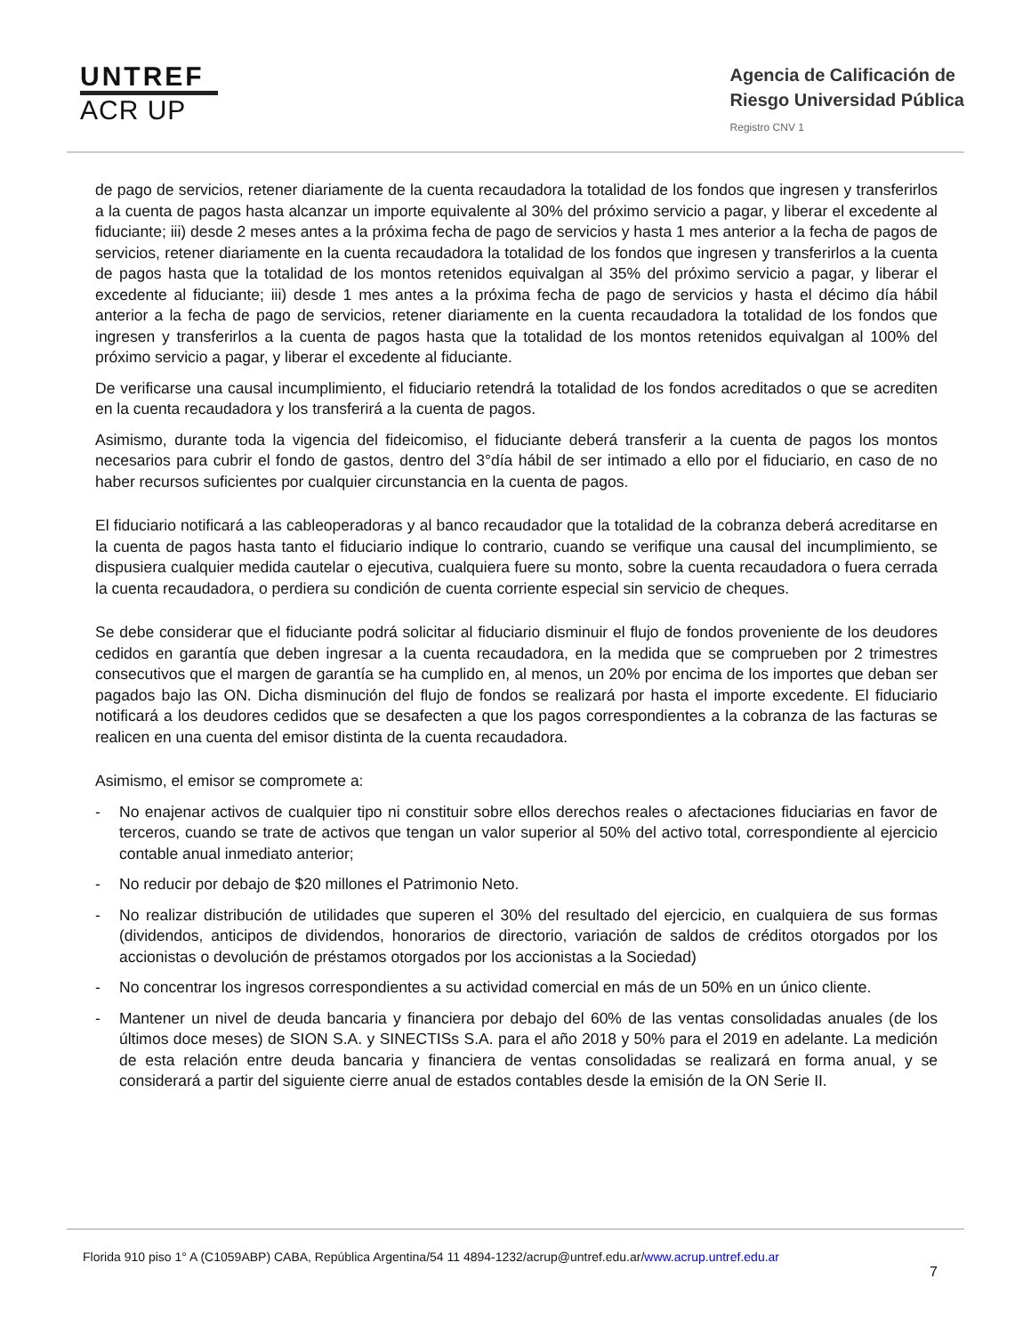UNTREF
ACR UP
Agencia de Calificación de
Riesgo Universidad Pública
Registro CNV 1
de pago de servicios, retener diariamente de la cuenta recaudadora la totalidad de los fondos que ingresen y transferirlos a la cuenta de pagos hasta alcanzar un importe equivalente al 30% del próximo servicio a pagar, y liberar el excedente al fiduciante; iii) desde 2 meses antes a la próxima fecha de pago de servicios y hasta 1 mes anterior a la fecha de pagos de servicios, retener diariamente en la cuenta recaudadora la totalidad de los fondos que ingresen y transferirlos a la cuenta de pagos hasta que la totalidad de los montos retenidos equivalgan al 35% del próximo servicio a pagar, y liberar el excedente al fiduciante; iii) desde 1 mes antes a la próxima fecha de pago de servicios y hasta el décimo día hábil anterior a la fecha de pago de servicios, retener diariamente en la cuenta recaudadora la totalidad de los fondos que ingresen y transferirlos a la cuenta de pagos hasta que la totalidad de los montos retenidos equivalgan al 100% del próximo servicio a pagar, y liberar el excedente al fiduciante.
De verificarse una causal incumplimiento, el fiduciario retendrá la totalidad de los fondos acreditados o que se acrediten en la cuenta recaudadora y los transferirá a la cuenta de pagos.
Asimismo, durante toda la vigencia del fideicomiso, el fiduciante deberá transferir a la cuenta de pagos los montos necesarios para cubrir el fondo de gastos, dentro del 3°día hábil de ser intimado a ello por el fiduciario, en caso de no haber recursos suficientes por cualquier circunstancia en la cuenta de pagos.
El fiduciario notificará a las cableoperadoras y al banco recaudador que la totalidad de la cobranza deberá acreditarse en la cuenta de pagos hasta tanto el fiduciario indique lo contrario, cuando se verifique una causal del incumplimiento, se dispusiera cualquier medida cautelar o ejecutiva, cualquiera fuere su monto, sobre la cuenta recaudadora o fuera cerrada la cuenta recaudadora, o perdiera su condición de cuenta corriente especial sin servicio de cheques.
Se debe considerar que el fiduciante podrá solicitar al fiduciario disminuir el flujo de fondos proveniente de los deudores cedidos en garantía que deben ingresar a la cuenta recaudadora, en la medida que se comprueben por 2 trimestres consecutivos que el margen de garantía se ha cumplido en, al menos, un 20% por encima de los importes que deban ser pagados bajo las ON. Dicha disminución del flujo de fondos se realizará por hasta el importe excedente. El fiduciario notificará a los deudores cedidos que se desafecten a que los pagos correspondientes a la cobranza de las facturas se realicen en una cuenta del emisor distinta de la cuenta recaudadora.
Asimismo, el emisor se compromete a:
- No enajenar activos de cualquier tipo ni constituir sobre ellos derechos reales o afectaciones fiduciarias en favor de terceros, cuando se trate de activos que tengan un valor superior al 50% del activo total, correspondiente al ejercicio contable anual inmediato anterior;
- No reducir por debajo de $20 millones el Patrimonio Neto.
- No realizar distribución de utilidades que superen el 30% del resultado del ejercicio, en cualquiera de sus formas (dividendos, anticipos de dividendos, honorarios de directorio, variación de saldos de créditos otorgados por los accionistas o devolución de préstamos otorgados por los accionistas a la Sociedad)
- No concentrar los ingresos correspondientes a su actividad comercial en más de un 50% en un único cliente.
- Mantener un nivel de deuda bancaria y financiera por debajo del 60% de las ventas consolidadas anuales (de los últimos doce meses) de SION S.A. y SINECTISs S.A. para el año 2018 y 50% para el 2019 en adelante. La medición de esta relación entre deuda bancaria y financiera de ventas consolidadas se realizará en forma anual, y se considerará a partir del siguiente cierre anual de estados contables desde la emisión de la ON Serie II.
Florida 910 piso 1° A (C1059ABP) CABA, República Argentina/54 11 4894-1232/acrup@untref.edu.ar/www.acrup.untref.edu.ar
7